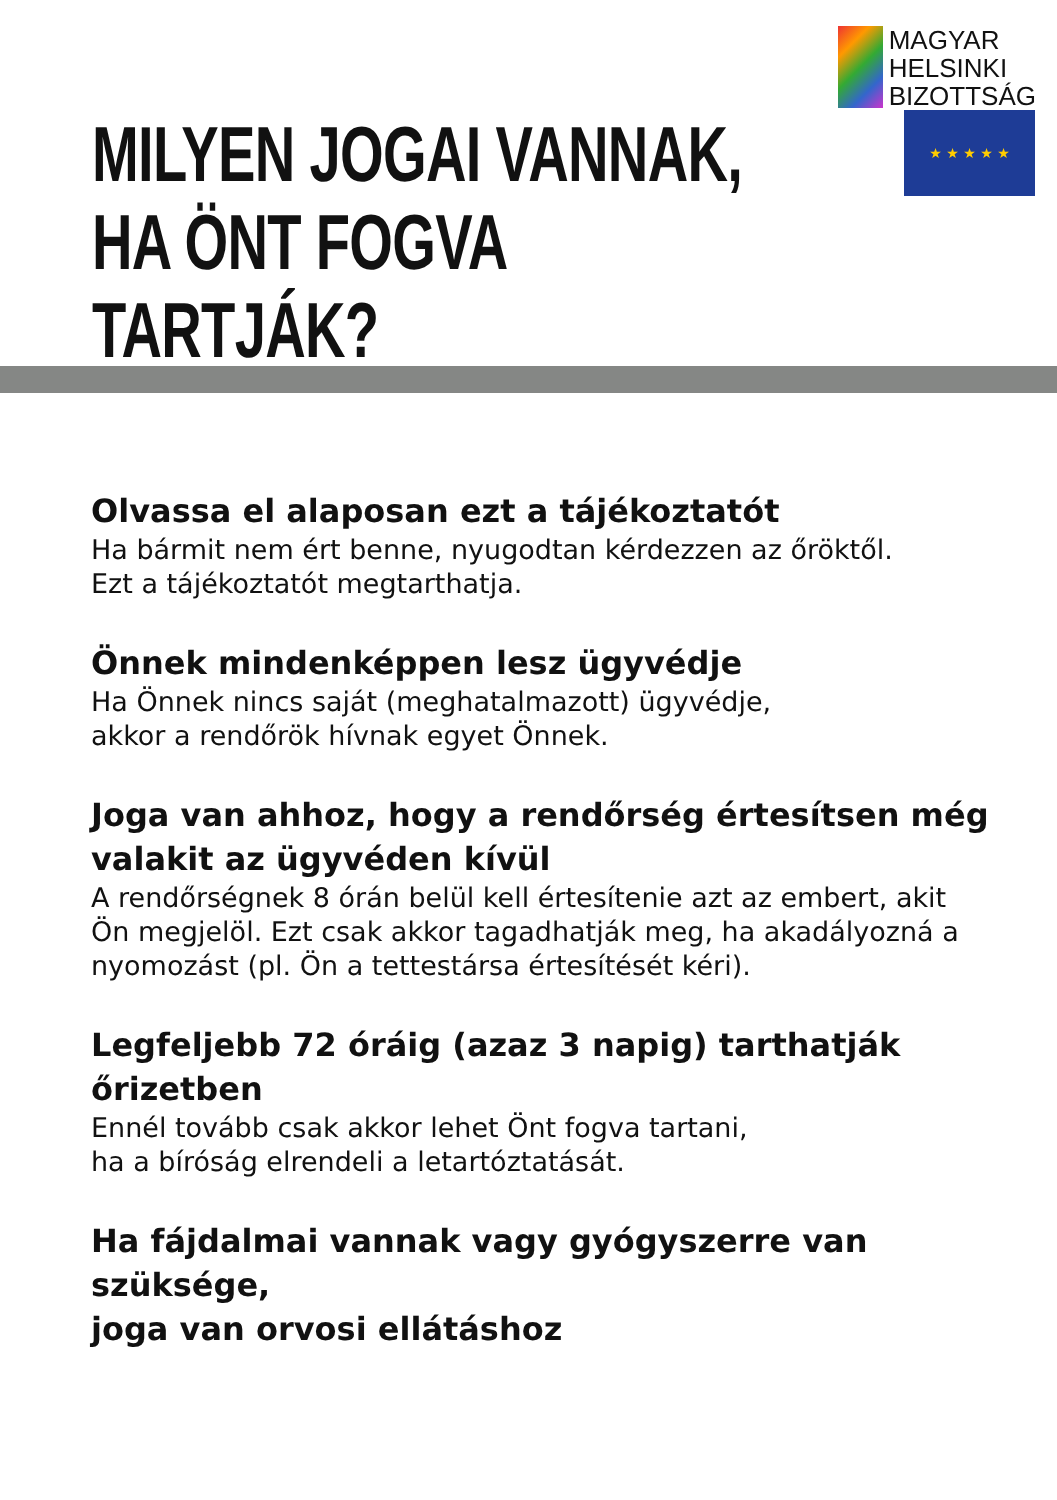MILYEN JOGAI VANNAK,
HA ÖNT FOGVA TARTJÁK?
MAGYAR
HELSINKI
BIZOTTSÁG
★ ★ ★ ★ ★
Olvassa el alaposan ezt a tájékoztatót
Ha bármit nem ért benne, nyugodtan kérdezzen az őröktől.
Ezt a tájékoztatót megtarthatja.
Önnek mindenképpen lesz ügyvédje
Ha Önnek nincs saját (meghatalmazott) ügyvédje,
akkor a rendőrök hívnak egyet Önnek.
Joga van ahhoz, hogy a rendőrség értesítsen még
valakit az ügyvéden kívül
A rendőrségnek 8 órán belül kell értesítenie azt az embert, akit
Ön megjelöl. Ezt csak akkor tagadhatják meg, ha akadályozná a
nyomozást (pl. Ön a tettestársa értesítését kéri).
Legfeljebb 72 óráig (azaz 3 napig) tarthatják őrizetben
Ennél tovább csak akkor lehet Önt fogva tartani,
ha a bíróság elrendeli a letartóztatását.
Ha fájdalmai vannak vagy gyógyszerre van szüksége,
joga van orvosi ellátáshoz